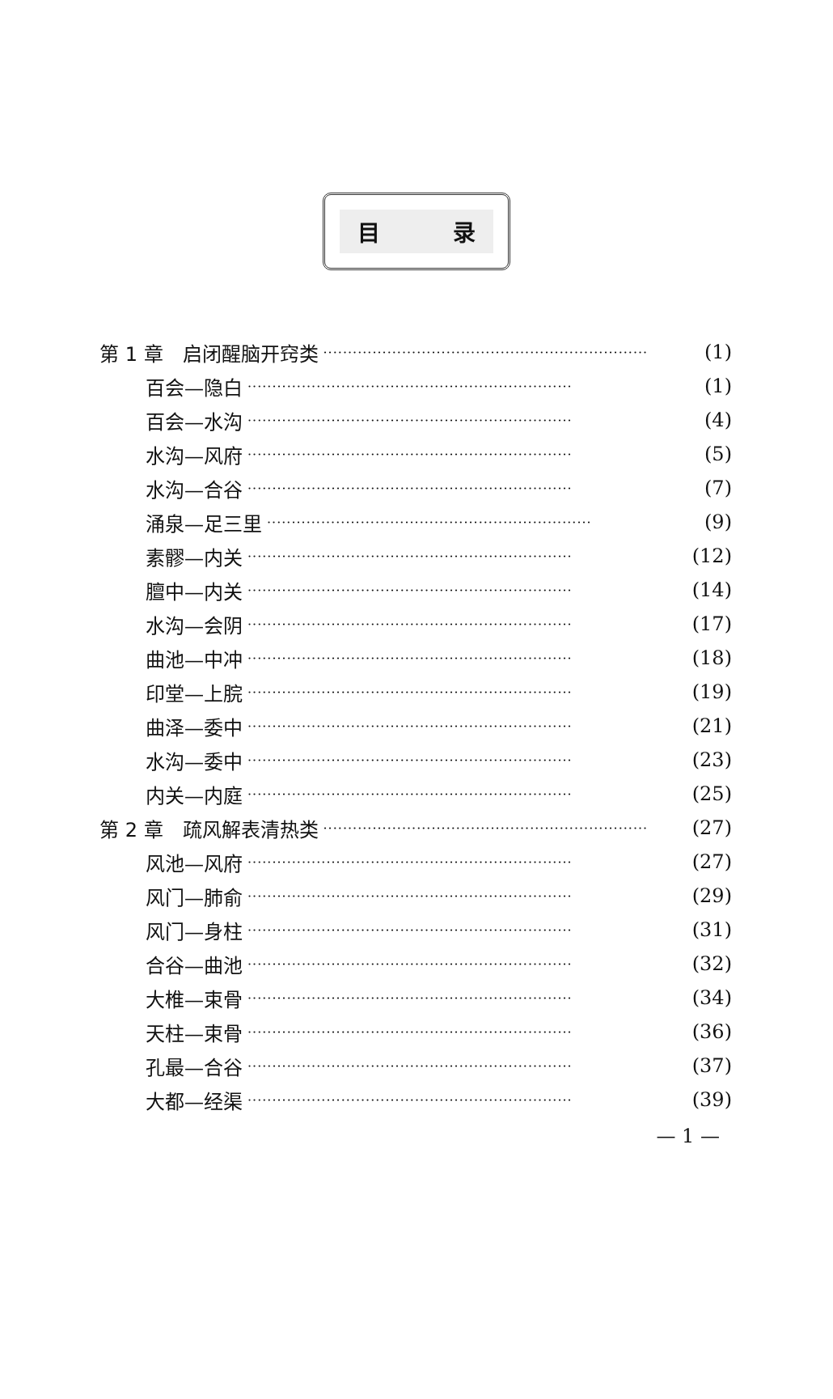目 录
第 1 章　启闭醒脑开窍类 ·································································· (1)
百会—隐白 ·································································· (1)
百会—水沟 ·································································· (4)
水沟—风府 ·································································· (5)
水沟—合谷 ·································································· (7)
涌泉—足三里 ·································································· (9)
素髎—内关 ·································································· (12)
膻中—内关 ·································································· (14)
水沟—会阴 ·································································· (17)
曲池—中冲 ·································································· (18)
印堂—上脘 ·································································· (19)
曲泽—委中 ·································································· (21)
水沟—委中 ·································································· (23)
内关—内庭 ·································································· (25)
第 2 章　疏风解表清热类 ·································································· (27)
风池—风府 ·································································· (27)
风门—肺俞 ·································································· (29)
风门—身柱 ·································································· (31)
合谷—曲池 ·································································· (32)
大椎—束骨 ·································································· (34)
天柱—束骨 ·································································· (36)
孔最—合谷 ·································································· (37)
大都—经渠 ·································································· (39)
— 1 —